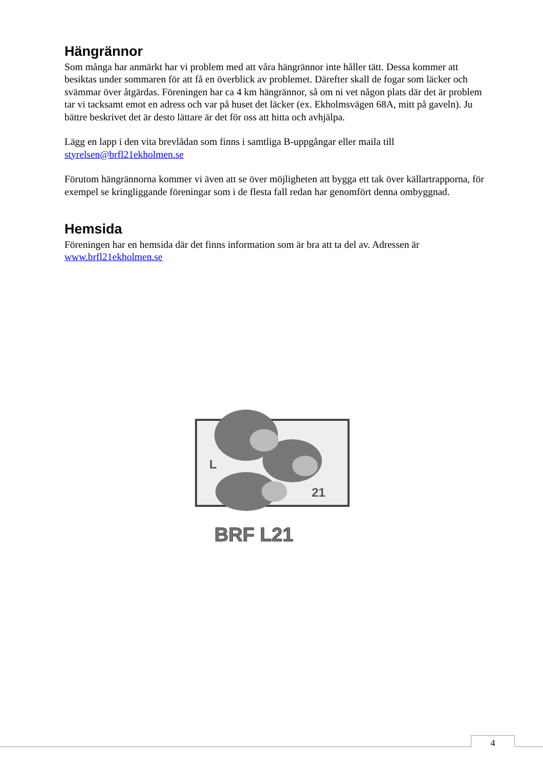Hängrännor
Som många har anmärkt har vi problem med att våra hängrännor inte håller tätt. Dessa kommer att besiktas under sommaren för att få en överblick av problemet. Därefter skall de fogar som läcker och svämmar över åtgärdas. Föreningen har ca 4 km hängrännor, så om ni vet någon plats där det är problem tar vi tacksamt emot en adress och var på huset det läcker (ex. Ekholmsvägen 68A, mitt på gaveln). Ju bättre beskrivet det är desto lättare är det för oss att hitta och avhjälpa.
Lägg en lapp i den vita brevlådan som finns i samtliga B-uppgångar eller maila till styrelsen@brfl21ekholmen.se
Förutom hängrännorna kommer vi även att se över möjligheten att bygga ett tak över källartrapporna, för exempel se kringliggande föreningar som i de flesta fall redan har genomfört denna ombyggnad.
Hemsida
Föreningen har en hemsida där det finns information som är bra att ta del av. Adressen är www.brfl21ekholmen.se
L
21
BRF L21
4